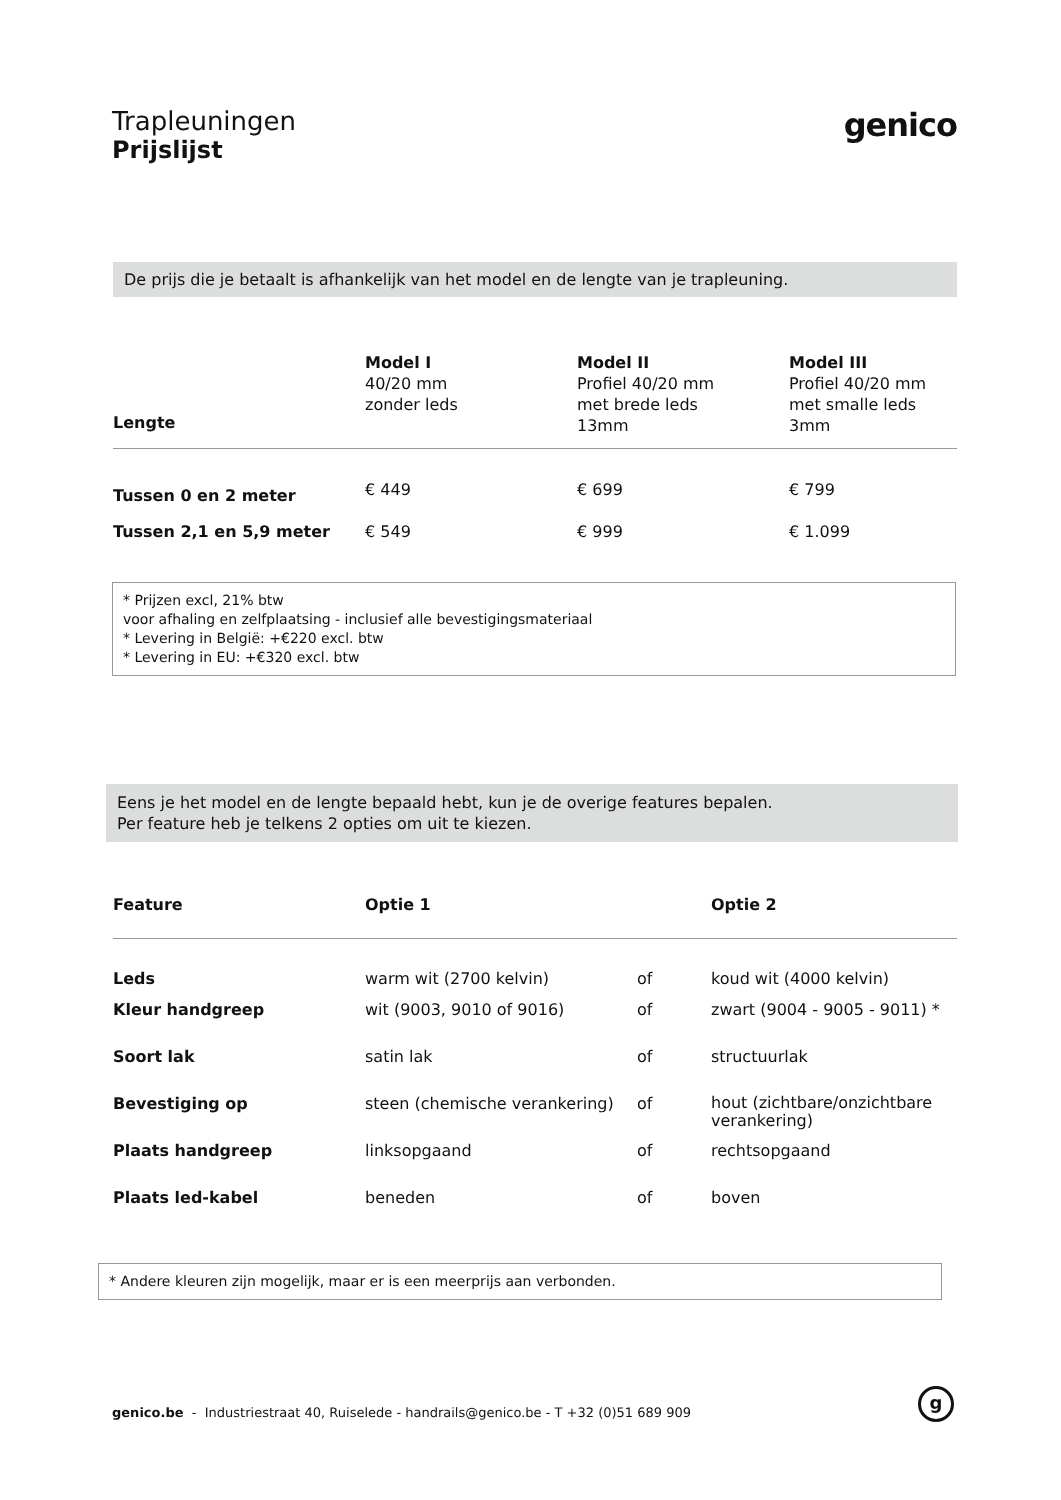Trapleuningen
Prijslijst
genico
De prijs die je betaalt is afhankelijk van het model en de lengte van je trapleuning.
| Lengte | Model I 40/20 mm zonder leds | Model II Profiel 40/20 mm met brede leds 13mm | Model III Profiel 40/20 mm met smalle leds 3mm |
| Tussen 0 en 2 meter | € 449 | € 699 | € 799 |
| Tussen 2,1 en 5,9 meter | € 549 | € 999 | € 1.099 |
* Prijzen excl, 21% btw
voor afhaling en zelfplaatsing - inclusief alle bevestigingsmateriaal
* Levering in België: +€220 excl. btw
* Levering in EU: +€320 excl. btw
Eens je het model en de lengte bepaald hebt, kun je de overige features bepalen.
Per feature heb je telkens 2 opties om uit te kiezen.
| Feature | Optie 1 | | Optie 2 |
| Leds | warm wit (2700 kelvin) | of | koud wit (4000 kelvin) |
| Kleur handgreep | wit (9003, 9010 of 9016) | of | zwart (9004 - 9005 - 9011) * |
| Soort lak | satin lak | of | structuurlak |
| Bevestiging op | steen (chemische verankering) | of | hout (zichtbare/onzichtbare verankering) |
| Plaats handgreep | linksopgaand | of | rechtsopgaand |
| Plaats led-kabel | beneden | of | boven |
* Andere kleuren zijn mogelijk, maar er is een meerprijs aan verbonden.
genico.be - Industriestraat 40, Ruiselede - handrails@genico.be - T +32 (0)51 689 909
g